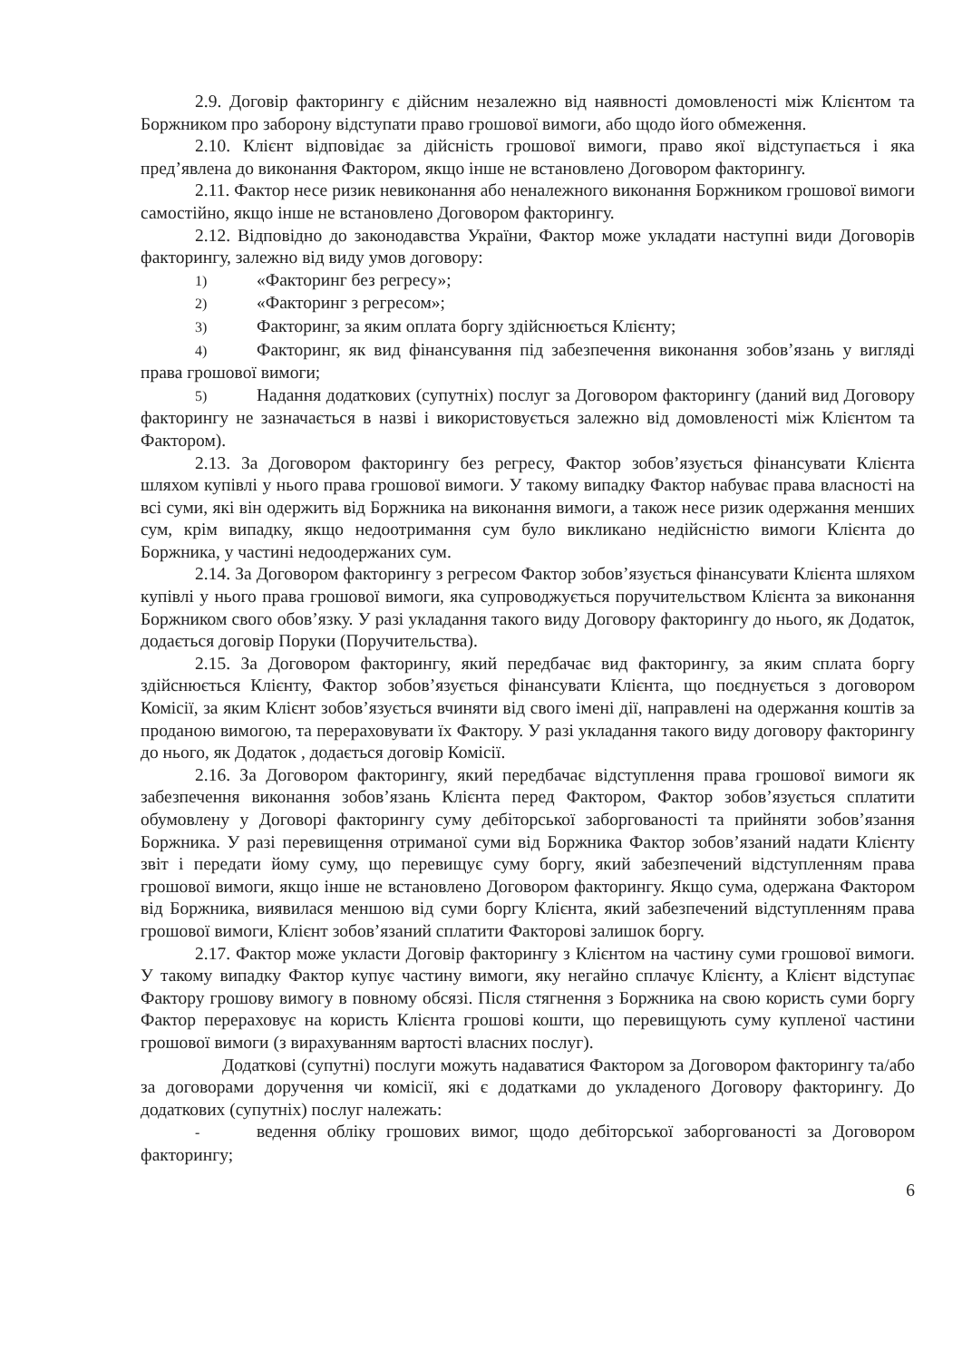2.9. Договір факторингу є дійсним незалежно від наявності домовленості між Клієнтом та Боржником про заборону відступати право грошової вимоги, або щодо його обмеження.
2.10. Клієнт відповідає за дійсність грошової вимоги, право якої відступається і яка пред’явлена до виконання Фактором, якщо інше не встановлено Договором факторингу.
2.11. Фактор несе ризик невиконання або неналежного виконання Боржником грошової вимоги самостійно, якщо інше не встановлено Договором факторингу.
2.12. Відповідно до законодавства України, Фактор може укладати наступні види Договорів факторингу, залежно від виду умов договору:
1) «Факторинг без регресу»;
2) «Факторинг з регресом»;
3) Факторинг, за яким оплата боргу здійснюється Клієнту;
4) Факторинг, як вид фінансування під забезпечення виконання зобов’язань у вигляді права грошової вимоги;
5) Надання додаткових (супутніх) послуг за Договором факторингу (даний вид Договору факторингу не зазначається в назві і використовується залежно від домовленості між Клієнтом та Фактором).
2.13. За Договором факторингу без регресу, Фактор зобов’язується фінансувати Клієнта шляхом купівлі у нього права грошової вимоги. У такому випадку Фактор набуває права власності на всі суми, які він одержить від Боржника на виконання вимоги, а також несе ризик одержання менших сум, крім випадку, якщо недоотримання сум було викликано недійсністю вимоги Клієнта до Боржника, у частині недоодержаних сум.
2.14. За Договором факторингу з регресом Фактор зобов’язується фінансувати Клієнта шляхом купівлі у нього права грошової вимоги, яка супроводжується поручительством Клієнта за виконання Боржником свого обов’язку. У разі укладання такого виду Договору факторингу до нього, як Додаток, додається договір Поруки (Поручительства).
2.15. За Договором факторингу, який передбачає вид факторингу, за яким сплата боргу здійснюється Клієнту, Фактор зобов’язується фінансувати Клієнта, що поєднується з договором Комісії, за яким Клієнт зобов’язується вчиняти від свого імені дії, направлені на одержання коштів за проданою вимогою, та перераховувати їх Фактору. У разі укладання такого виду договору факторингу до нього, як Додаток , додається договір Комісії.
2.16. За Договором факторингу, який передбачає відступлення права грошової вимоги як забезпечення виконання зобов’язань Клієнта перед Фактором, Фактор зобов’язується сплатити обумовлену у Договорі факторингу суму дебіторської заборгованості та прийняти зобов’язання Боржника. У разі перевищення отриманої суми від Боржника Фактор зобов’язаний надати Клієнту звіт і передати йому суму, що перевищує суму боргу, який забезпечений відступленням права грошової вимоги, якщо інше не встановлено Договором факторингу. Якщо сума, одержана Фактором від Боржника, виявилася меншою від суми боргу Клієнта, який забезпечений відступленням права грошової вимоги, Клієнт зобов’язаний сплатити Факторові залишок боргу.
2.17. Фактор може укласти Договір факторингу з Клієнтом на частину суми грошової вимоги. У такому випадку Фактор купує частину вимоги, яку негайно сплачує Клієнту, а Клієнт відступає Фактору грошову вимогу в повному обсязі. Після стягнення з Боржника на свою користь суми боргу Фактор перераховує на користь Клієнта грошові кошти, що перевищують суму купленої частини грошової вимоги (з вирахуванням вартості власних послуг).
Додаткові (супутні) послуги можуть надаватися Фактором за Договором факторингу та/або за договорами доручення чи комісії, які є додатками до укладеного Договору факторингу. До додаткових (супутніх) послуг належать:
- ведення обліку грошових вимог, щодо дебіторської заборгованості за Договором факторингу;
6